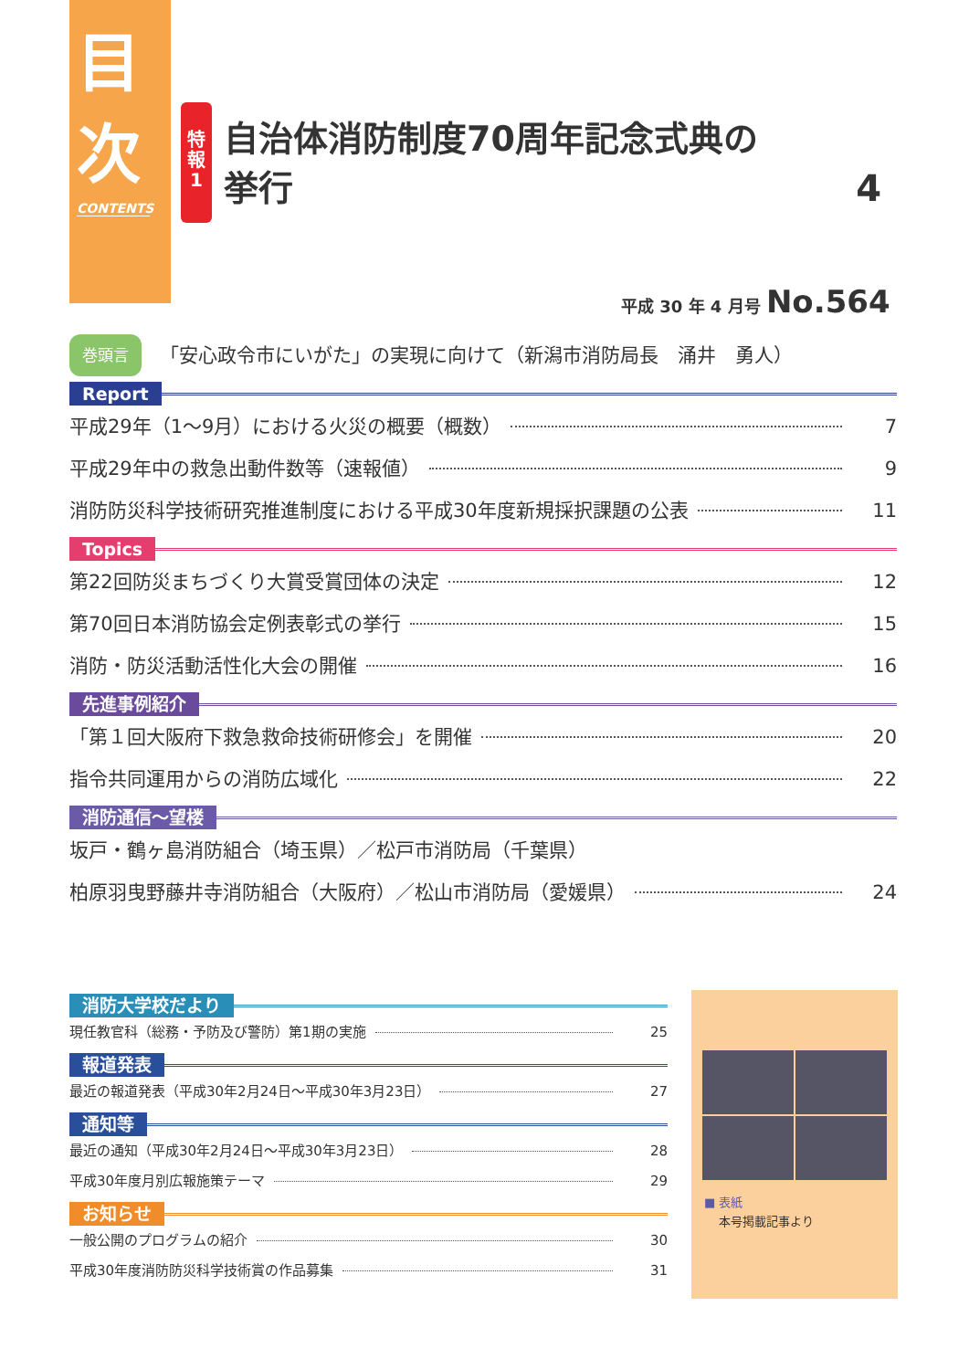目
次
CONTENTS
特
報
1
自治体消防制度70周年記念式典の
挙行 4
平成 30 年 4 月号 No.564
巻頭言 「安心政令市にいがた」の実現に向けて（新潟市消防局長　涌井　勇人）
Report
平成29年（1～9月）における火災の概要（概数） 7
平成29年中の救急出動件数等（速報値） 9
消防防災科学技術研究推進制度における平成30年度新規採択課題の公表 11
Topics
第22回防災まちづくり大賞受賞団体の決定 12
第70回日本消防協会定例表彰式の挙行 15
消防・防災活動活性化大会の開催 16
先進事例紹介
「第１回大阪府下救急救命技術研修会」を開催 20
指令共同運用からの消防広域化 22
消防通信～望楼
坂戸・鶴ヶ島消防組合（埼玉県）／松戸市消防局（千葉県）
柏原羽曳野藤井寺消防組合（大阪府）／松山市消防局（愛媛県） 24
消防大学校だより
現任教官科（総務・予防及び警防）第1期の実施 25
報道発表
最近の報道発表（平成30年2月24日～平成30年3月23日） 27
通知等
最近の通知（平成30年2月24日～平成30年3月23日） 28
平成30年度月別広報施策テーマ 29
お知らせ
一般公開のプログラムの紹介 30
平成30年度消防防災科学技術賞の作品募集 31
■ 表紙
本号掲載記事より